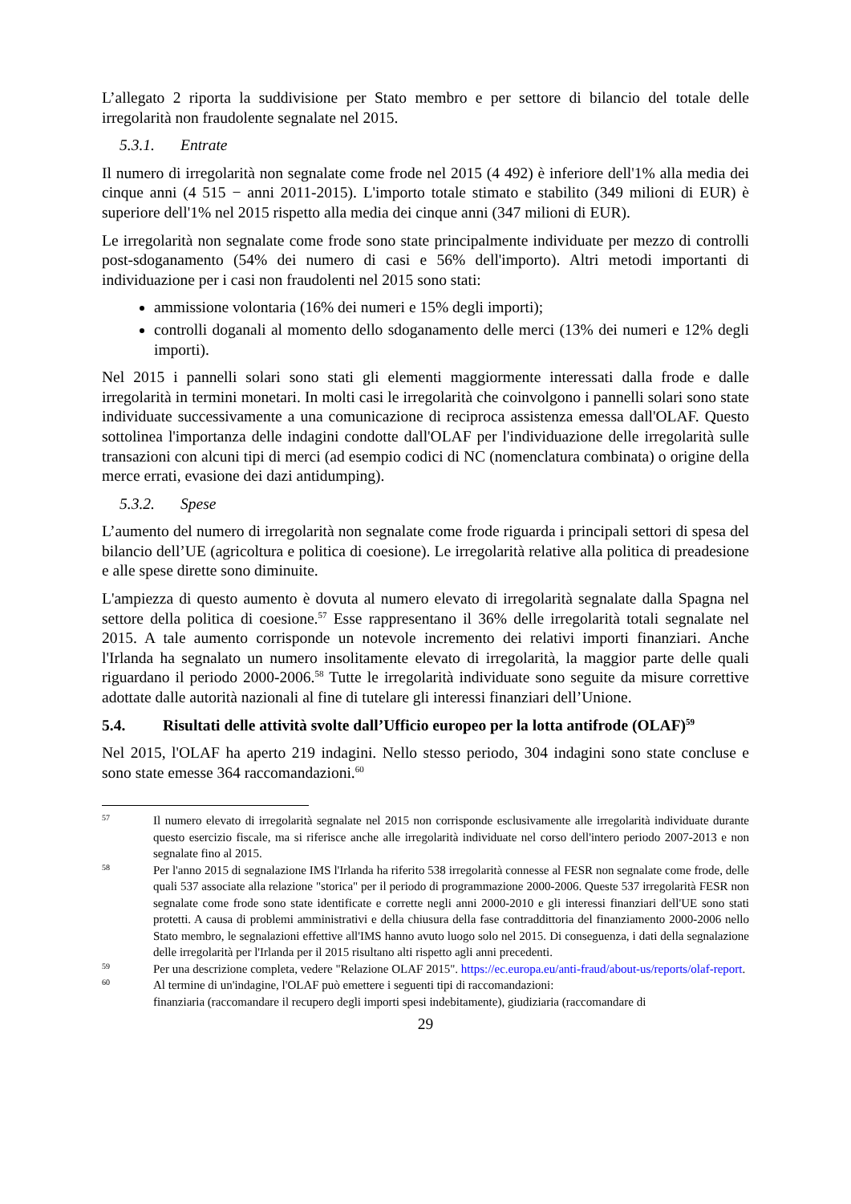L’allegato 2 riporta la suddivisione per Stato membro e per settore di bilancio del totale delle irregolarità non fraudolente segnalate nel 2015.
5.3.1. Entrate
Il numero di irregolarità non segnalate come frode nel 2015 (4 492) è inferiore dell'1% alla media dei cinque anni (4 515 − anni 2011-2015). L'importo totale stimato e stabilito (349 milioni di EUR) è superiore dell'1% nel 2015 rispetto alla media dei cinque anni (347 milioni di EUR).
Le irregolarità non segnalate come frode sono state principalmente individuate per mezzo di controlli post-sdoganamento (54% dei numero di casi e 56% dell'importo). Altri metodi importanti di individuazione per i casi non fraudolenti nel 2015 sono stati:
ammissione volontaria (16% dei numeri e 15% degli importi);
controlli doganali al momento dello sdoganamento delle merci (13% dei numeri e 12% degli importi).
Nel 2015 i pannelli solari sono stati gli elementi maggiormente interessati dalla frode e dalle irregolarità in termini monetari. In molti casi le irregolarità che coinvolgono i pannelli solari sono state individuate successivamente a una comunicazione di reciproca assistenza emessa dall'OLAF. Questo sottolinea l'importanza delle indagini condotte dall'OLAF per l'individuazione delle irregolarità sulle transazioni con alcuni tipi di merci (ad esempio codici di NC (nomenclatura combinata) o origine della merce errati, evasione dei dazi antidumping).
5.3.2. Spese
L’aumento del numero di irregolarità non segnalate come frode riguarda i principali settori di spesa del bilancio dell’UE (agricoltura e politica di coesione). Le irregolarità relative alla politica di preadesione e alle spese dirette sono diminuite.
L'ampiezza di questo aumento è dovuta al numero elevato di irregolarità segnalate dalla Spagna nel settore della politica di coesione.<sup>57</sup> Esse rappresentano il 36% delle irregolarità totali segnalate nel 2015. A tale aumento corrisponde un notevole incremento dei relativi importi finanziari. Anche l'Irlanda ha segnalato un numero insolitamente elevato di irregolarità, la maggior parte delle quali riguardano il periodo 2000-2006.<sup>58</sup> Tutte le irregolarità individuate sono seguite da misure correttive adottate dalle autorità nazionali al fine di tutelare gli interessi finanziari dell’Unione.
5.4. Risultati delle attività svolte dall’Ufficio europeo per la lotta antifrode (OLAF)<sup>59</sup>
Nel 2015, l'OLAF ha aperto 219 indagini. Nello stesso periodo, 304 indagini sono state concluse e sono state emesse 364 raccomandazioni.<sup>60</sup>
57
Il numero elevato di irregolarità segnalate nel 2015 non corrisponde esclusivamente alle irregolarità individuate durante questo esercizio fiscale, ma si riferisce anche alle irregolarità individuate nel corso dell'intero periodo 2007-2013 e non segnalate fino al 2015.
58
Per l'anno 2015 di segnalazione IMS l'Irlanda ha riferito 538 irregolarità connesse al FESR non segnalate come frode, delle quali 537 associate alla relazione "storica" per il periodo di programmazione 2000-2006. Queste 537 irregolarità FESR non segnalate come frode sono state identificate e corrette negli anni 2000-2010 e gli interessi finanziari dell'UE sono stati protetti. A causa di problemi amministrativi e della chiusura della fase contraddittoria del finanziamento 2000-2006 nello Stato membro, le segnalazioni effettive all'IMS hanno avuto luogo solo nel 2015. Di conseguenza, i dati della segnalazione delle irregolarità per l'Irlanda per il 2015 risultano alti rispetto agli anni precedenti.
59
Per una descrizione completa, vedere "Relazione OLAF 2015". https://ec.europa.eu/anti-fraud/about-us/reports/olaf-report.
60
Al termine di un'indagine, l'OLAF può emettere i seguenti tipi di raccomandazioni:
finanziaria (raccomandare il recupero degli importi spesi indebitamente), giudiziaria (raccomandare di
29